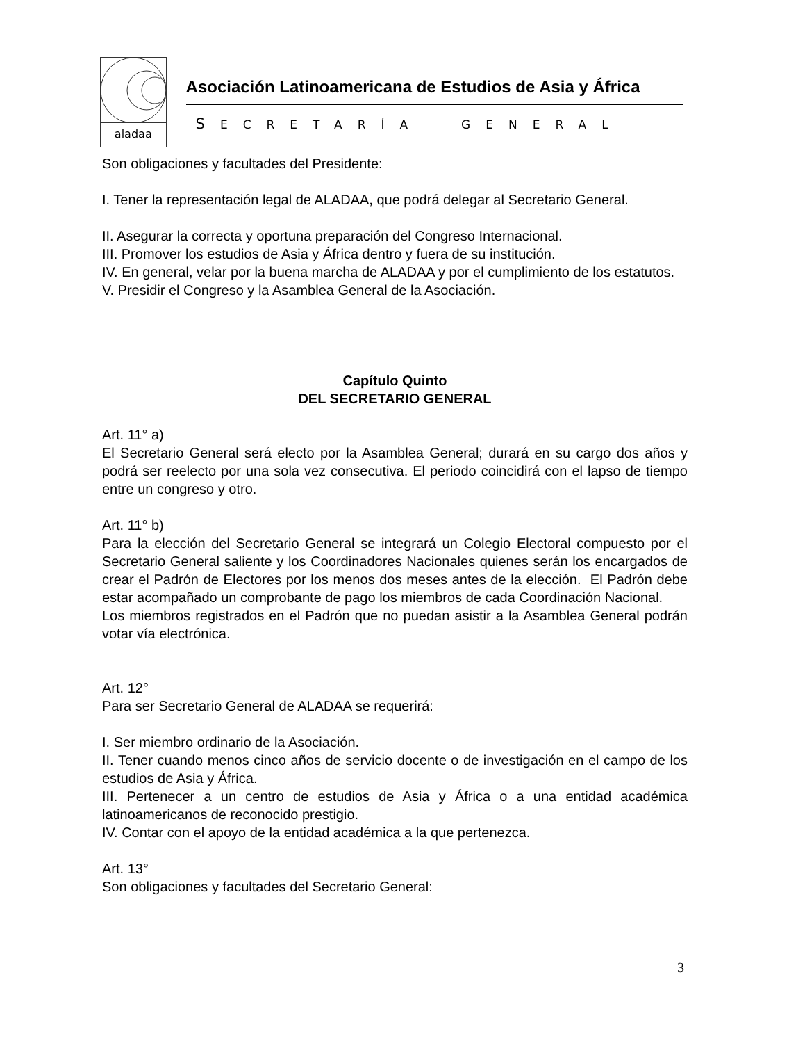aladaa
Asociación Latinoamericana de Estudios de Asia y África
SECRETARÍA GENERAL
Son obligaciones y facultades del Presidente:
I. Tener la representación legal de ALADAA, que podrá delegar al Secretario General.
II. Asegurar la correcta y oportuna preparación del Congreso Internacional.
III. Promover los estudios de Asia y África dentro y fuera de su institución.
IV. En general, velar por la buena marcha de ALADAA y por el cumplimiento de los estatutos.
V. Presidir el Congreso y la Asamblea General de la Asociación.
Capítulo Quinto
DEL SECRETARIO GENERAL
Art. 11° a)
El Secretario General será electo por la Asamblea General; durará en su cargo dos años y podrá ser reelecto por una sola vez consecutiva. El periodo coincidirá con el lapso de tiempo entre un congreso y otro.
Art. 11° b)
Para la elección del Secretario General se integrará un Colegio Electoral compuesto por el Secretario General saliente y los Coordinadores Nacionales quienes serán los encargados de crear el Padrón de Electores por los menos dos meses antes de la elección. El Padrón debe estar acompañado un comprobante de pago los miembros de cada Coordinación Nacional.
Los miembros registrados en el Padrón que no puedan asistir a la Asamblea General podrán votar vía electrónica.
Art. 12°
Para ser Secretario General de ALADAA se requerirá:
I. Ser miembro ordinario de la Asociación.
II. Tener cuando menos cinco años de servicio docente o de investigación en el campo de los estudios de Asia y África.
III. Pertenecer a un centro de estudios de Asia y África o a una entidad académica latinoamericanos de reconocido prestigio.
IV. Contar con el apoyo de la entidad académica a la que pertenezca.
Art. 13°
Son obligaciones y facultades del Secretario General:
3